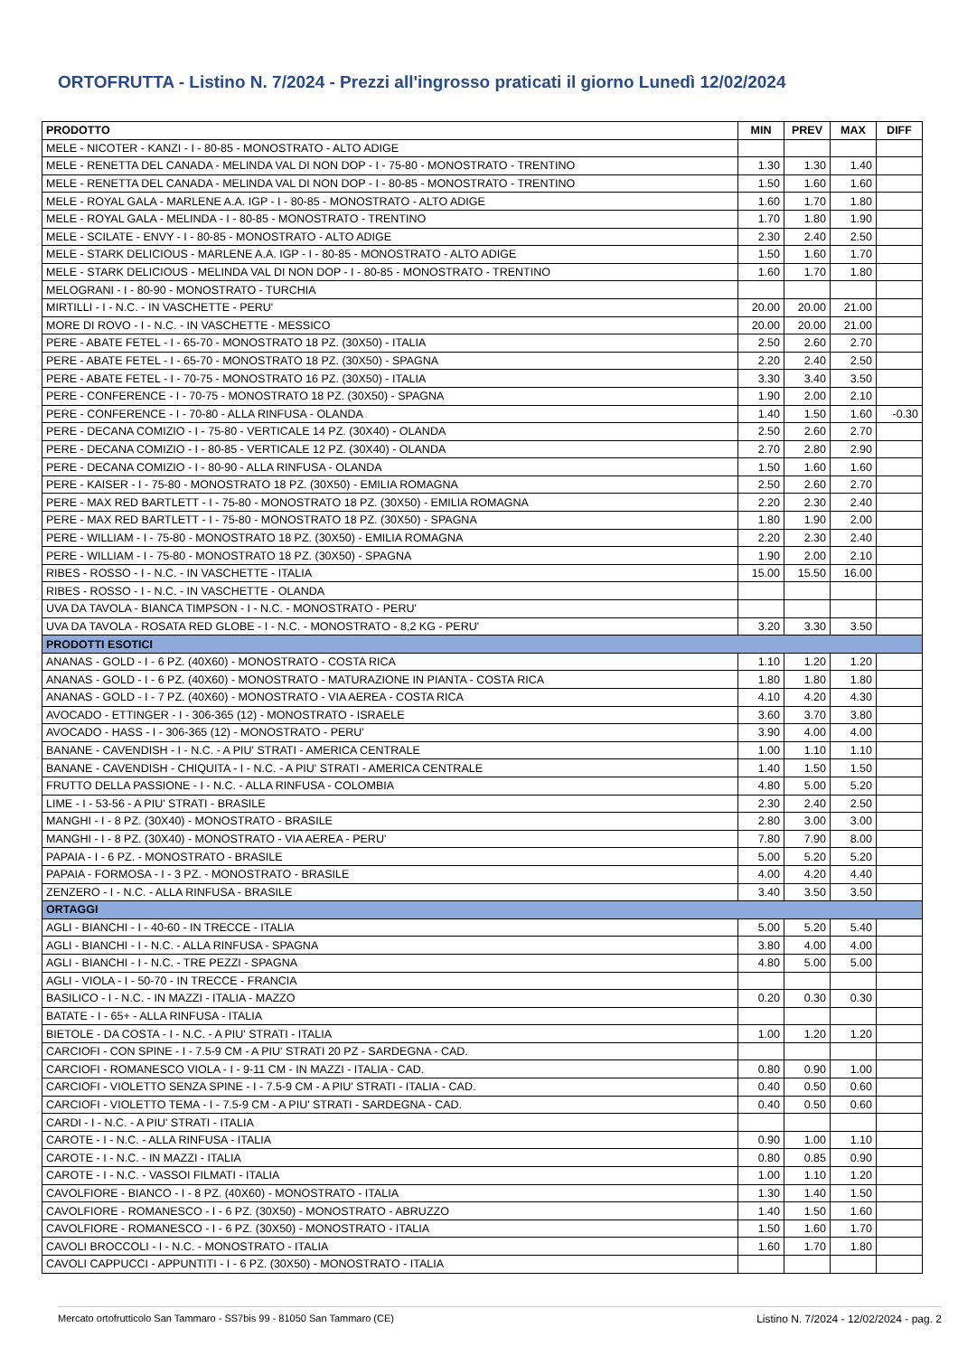ORTOFRUTTA - Listino N. 7/2024 - Prezzi all'ingrosso praticati il giorno Lunedì 12/02/2024
| PRODOTTO | MIN | PREV | MAX | DIFF |
| --- | --- | --- | --- | --- |
| MELE - NICOTER - KANZI - I - 80-85 - MONOSTRATO - ALTO ADIGE | | | | |
| MELE - RENETTA DEL CANADA - MELINDA VAL DI NON DOP - I - 75-80 - MONOSTRATO - TRENTINO | 1.30 | 1.30 | 1.40 | |
| MELE - RENETTA DEL CANADA - MELINDA VAL DI NON DOP - I - 80-85 - MONOSTRATO - TRENTINO | 1.50 | 1.60 | 1.60 | |
| MELE - ROYAL GALA - MARLENE A.A. IGP - I - 80-85 - MONOSTRATO - ALTO ADIGE | 1.60 | 1.70 | 1.80 | |
| MELE - ROYAL GALA - MELINDA - I - 80-85 - MONOSTRATO - TRENTINO | 1.70 | 1.80 | 1.90 | |
| MELE - SCILATE - ENVY - I - 80-85 - MONOSTRATO - ALTO ADIGE | 2.30 | 2.40 | 2.50 | |
| MELE - STARK DELICIOUS - MARLENE A.A. IGP - I - 80-85 - MONOSTRATO - ALTO ADIGE | 1.50 | 1.60 | 1.70 | |
| MELE - STARK DELICIOUS - MELINDA VAL DI NON DOP - I - 80-85 - MONOSTRATO - TRENTINO | 1.60 | 1.70 | 1.80 | |
| MELOGRANI - I - 80-90 - MONOSTRATO - TURCHIA | | | | |
| MIRTILLI - I - N.C. - IN VASCHETTE - PERU' | 20.00 | 20.00 | 21.00 | |
| MORE DI ROVO - I - N.C. - IN VASCHETTE - MESSICO | 20.00 | 20.00 | 21.00 | |
| PERE - ABATE FETEL - I - 65-70 - MONOSTRATO 18 PZ. (30X50) - ITALIA | 2.50 | 2.60 | 2.70 | |
| PERE - ABATE FETEL - I - 65-70 - MONOSTRATO 18 PZ. (30X50) - SPAGNA | 2.20 | 2.40 | 2.50 | |
| PERE - ABATE FETEL - I - 70-75 - MONOSTRATO 16 PZ. (30X50) - ITALIA | 3.30 | 3.40 | 3.50 | |
| PERE - CONFERENCE - I - 70-75 - MONOSTRATO 18 PZ. (30X50) - SPAGNA | 1.90 | 2.00 | 2.10 | |
| PERE - CONFERENCE - I - 70-80 - ALLA RINFUSA - OLANDA | 1.40 | 1.50 | 1.60 | -0.30 |
| PERE - DECANA COMIZIO - I - 75-80 - VERTICALE 14 PZ. (30X40) - OLANDA | 2.50 | 2.60 | 2.70 | |
| PERE - DECANA COMIZIO - I - 80-85 - VERTICALE 12 PZ. (30X40) - OLANDA | 2.70 | 2.80 | 2.90 | |
| PERE - DECANA COMIZIO - I - 80-90 - ALLA RINFUSA - OLANDA | 1.50 | 1.60 | 1.60 | |
| PERE - KAISER - I - 75-80 - MONOSTRATO 18 PZ. (30X50) - EMILIA ROMAGNA | 2.50 | 2.60 | 2.70 | |
| PERE - MAX RED BARTLETT - I - 75-80 - MONOSTRATO 18 PZ. (30X50) - EMILIA ROMAGNA | 2.20 | 2.30 | 2.40 | |
| PERE - MAX RED BARTLETT - I - 75-80 - MONOSTRATO 18 PZ. (30X50) - SPAGNA | 1.80 | 1.90 | 2.00 | |
| PERE - WILLIAM - I - 75-80 - MONOSTRATO 18 PZ. (30X50) - EMILIA ROMAGNA | 2.20 | 2.30 | 2.40 | |
| PERE - WILLIAM - I - 75-80 - MONOSTRATO 18 PZ. (30X50) - SPAGNA | 1.90 | 2.00 | 2.10 | |
| RIBES - ROSSO - I - N.C. - IN VASCHETTE - ITALIA | 15.00 | 15.50 | 16.00 | |
| RIBES - ROSSO - I - N.C. - IN VASCHETTE - OLANDA | | | | |
| UVA DA TAVOLA - BIANCA TIMPSON - I - N.C. - MONOSTRATO - PERU' | | | | |
| UVA DA TAVOLA - ROSATA RED GLOBE - I - N.C. - MONOSTRATO - 8,2 KG - PERU' | 3.20 | 3.30 | 3.50 | |
| PRODOTTI ESOTICI | | | | |
| ANANAS - GOLD - I - 6 PZ. (40X60) - MONOSTRATO - COSTA RICA | 1.10 | 1.20 | 1.20 | |
| ANANAS - GOLD - I - 6 PZ. (40X60) - MONOSTRATO - MATURAZIONE IN PIANTA - COSTA RICA | 1.80 | 1.80 | 1.80 | |
| ANANAS - GOLD - I - 7 PZ. (40X60) - MONOSTRATO - VIA AEREA - COSTA RICA | 4.10 | 4.20 | 4.30 | |
| AVOCADO - ETTINGER - I - 306-365 (12) - MONOSTRATO - ISRAELE | 3.60 | 3.70 | 3.80 | |
| AVOCADO - HASS - I - 306-365 (12) - MONOSTRATO - PERU' | 3.90 | 4.00 | 4.00 | |
| BANANE - CAVENDISH - I - N.C. - A PIU' STRATI - AMERICA CENTRALE | 1.00 | 1.10 | 1.10 | |
| BANANE - CAVENDISH - CHIQUITA - I - N.C. - A PIU' STRATI - AMERICA CENTRALE | 1.40 | 1.50 | 1.50 | |
| FRUTTO DELLA PASSIONE - I - N.C. - ALLA RINFUSA - COLOMBIA | 4.80 | 5.00 | 5.20 | |
| LIME - I - 53-56 - A PIU' STRATI - BRASILE | 2.30 | 2.40 | 2.50 | |
| MANGHI - I - 8 PZ. (30X40) - MONOSTRATO - BRASILE | 2.80 | 3.00 | 3.00 | |
| MANGHI - I - 8 PZ. (30X40) - MONOSTRATO - VIA AEREA - PERU' | 7.80 | 7.90 | 8.00 | |
| PAPAIA - I - 6 PZ. - MONOSTRATO - BRASILE | 5.00 | 5.20 | 5.20 | |
| PAPAIA - FORMOSA - I - 3 PZ. - MONOSTRATO - BRASILE | 4.00 | 4.20 | 4.40 | |
| ZENZERO - I - N.C. - ALLA RINFUSA - BRASILE | 3.40 | 3.50 | 3.50 | |
| ORTAGGI | | | | |
| AGLI - BIANCHI - I - 40-60 - IN TRECCE - ITALIA | 5.00 | 5.20 | 5.40 | |
| AGLI - BIANCHI - I - N.C. - ALLA RINFUSA - SPAGNA | 3.80 | 4.00 | 4.00 | |
| AGLI - BIANCHI - I - N.C. - TRE PEZZI - SPAGNA | 4.80 | 5.00 | 5.00 | |
| AGLI - VIOLA - I - 50-70 - IN TRECCE - FRANCIA | | | | |
| BASILICO - I - N.C. - IN MAZZI - ITALIA - MAZZO | 0.20 | 0.30 | 0.30 | |
| BATATE - I - 65+ - ALLA RINFUSA - ITALIA | | | | |
| BIETOLE - DA COSTA - I - N.C. - A PIU' STRATI - ITALIA | 1.00 | 1.20 | 1.20 | |
| CARCIOFI - CON SPINE - I - 7.5-9 CM - A PIU' STRATI 20 PZ - SARDEGNA - CAD. | | | | |
| CARCIOFI - ROMANESCO VIOLA - I - 9-11 CM - IN MAZZI - ITALIA - CAD. | 0.80 | 0.90 | 1.00 | |
| CARCIOFI - VIOLETTO SENZA SPINE - I - 7.5-9 CM - A PIU' STRATI - ITALIA - CAD. | 0.40 | 0.50 | 0.60 | |
| CARCIOFI - VIOLETTO TEMA - I - 7.5-9 CM - A PIU' STRATI - SARDEGNA - CAD. | 0.40 | 0.50 | 0.60 | |
| CARDI - I - N.C. - A PIU' STRATI - ITALIA | | | | |
| CAROTE - I - N.C. - ALLA RINFUSA - ITALIA | 0.90 | 1.00 | 1.10 | |
| CAROTE - I - N.C. - IN MAZZI - ITALIA | 0.80 | 0.85 | 0.90 | |
| CAROTE - I - N.C. - VASSOI FILMATI - ITALIA | 1.00 | 1.10 | 1.20 | |
| CAVOLFIORE - BIANCO - I - 8 PZ. (40X60) - MONOSTRATO - ITALIA | 1.30 | 1.40 | 1.50 | |
| CAVOLFIORE - ROMANESCO - I - 6 PZ. (30X50) - MONOSTRATO - ABRUZZO | 1.40 | 1.50 | 1.60 | |
| CAVOLFIORE - ROMANESCO - I - 6 PZ. (30X50) - MONOSTRATO - ITALIA | 1.50 | 1.60 | 1.70 | |
| CAVOLI BROCCOLI - I - N.C. - MONOSTRATO - ITALIA | 1.60 | 1.70 | 1.80 | |
| CAVOLI CAPPUCCI - APPUNTITI - I - 6 PZ. (30X50) - MONOSTRATO - ITALIA | | | | |
Mercato ortofrutticolo San Tammaro - SS7bis 99 - 81050 San Tammaro (CE) Listino N. 7/2024 - 12/02/2024 - pag. 2